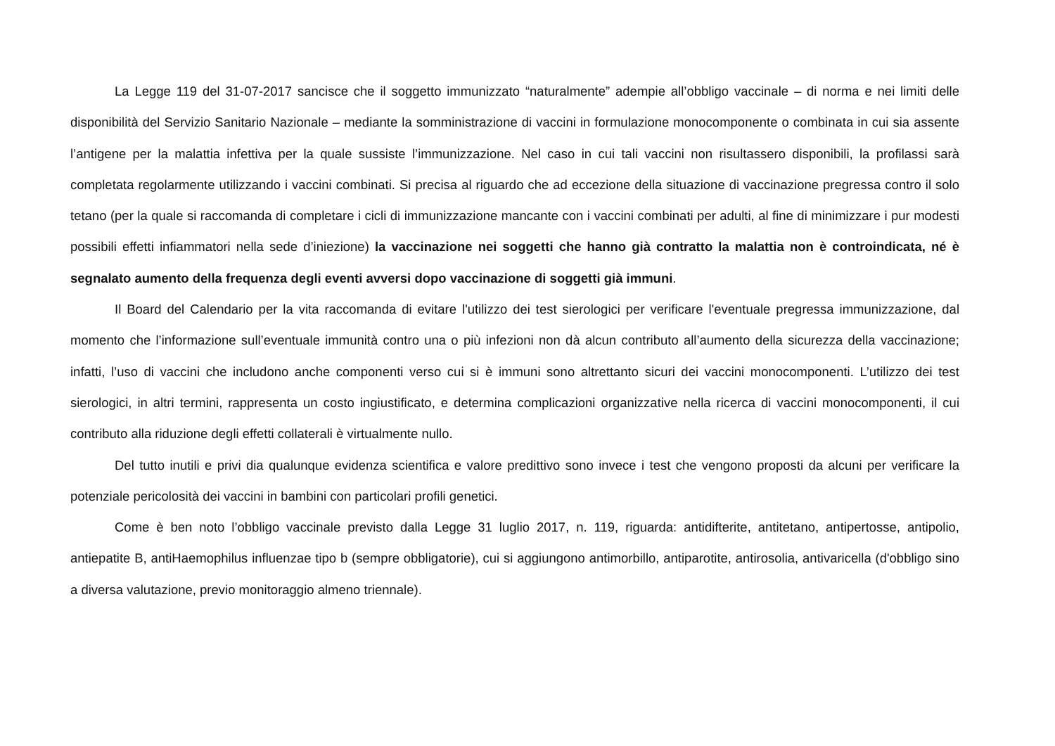La Legge 119 del 31-07-2017 sancisce che il soggetto immunizzato “naturalmente” adempie all’obbligo vaccinale – di norma e nei limiti delle disponibilità del Servizio Sanitario Nazionale – mediante la somministrazione di vaccini in formulazione monocomponente o combinata in cui sia assente l’antigene per la malattia infettiva per la quale sussiste l’immunizzazione. Nel caso in cui tali vaccini non risultassero disponibili, la profilassi sarà completata regolarmente utilizzando i vaccini combinati. Si precisa al riguardo che ad eccezione della situazione di vaccinazione pregressa contro il solo tetano (per la quale si raccomanda di completare i cicli di immunizzazione mancante con i vaccini combinati per adulti, al fine di minimizzare i pur modesti possibili effetti infiammatori nella sede d’iniezione) la vaccinazione nei soggetti che hanno già contratto la malattia non è controindicata, né è segnalato aumento della frequenza degli eventi avversi dopo vaccinazione di soggetti già immuni.
Il Board del Calendario per la vita raccomanda di evitare l'utilizzo dei test sierologici per verificare l'eventuale pregressa immunizzazione, dal momento che l’informazione sull’eventuale immunità contro una o più infezioni non dà alcun contributo all’aumento della sicurezza della vaccinazione; infatti, l’uso di vaccini che includono anche componenti verso cui si è immuni sono altrettanto sicuri dei vaccini monocomponenti. L’utilizzo dei test sierologici, in altri termini, rappresenta un costo ingiustificato, e determina complicazioni organizzative nella ricerca di vaccini monocomponenti, il cui contributo alla riduzione degli effetti collaterali è virtualmente nullo.
Del tutto inutili e privi dia qualunque evidenza scientifica e valore predittivo sono invece i test che vengono proposti da alcuni per verificare la potenziale pericolosità dei vaccini in bambini con particolari profili genetici.
Come è ben noto l’obbligo vaccinale previsto dalla Legge 31 luglio 2017, n. 119, riguarda: antidifterite, antitetano, antipertosse, antipolio, antiepatite B, antiHaemophilus influenzae tipo b (sempre obbligatorie), cui si aggiungono antimorbillo, antiparotite, antirosolia, antivaricella (d'obbligo sino a diversa valutazione, previo monitoraggio almeno triennale).